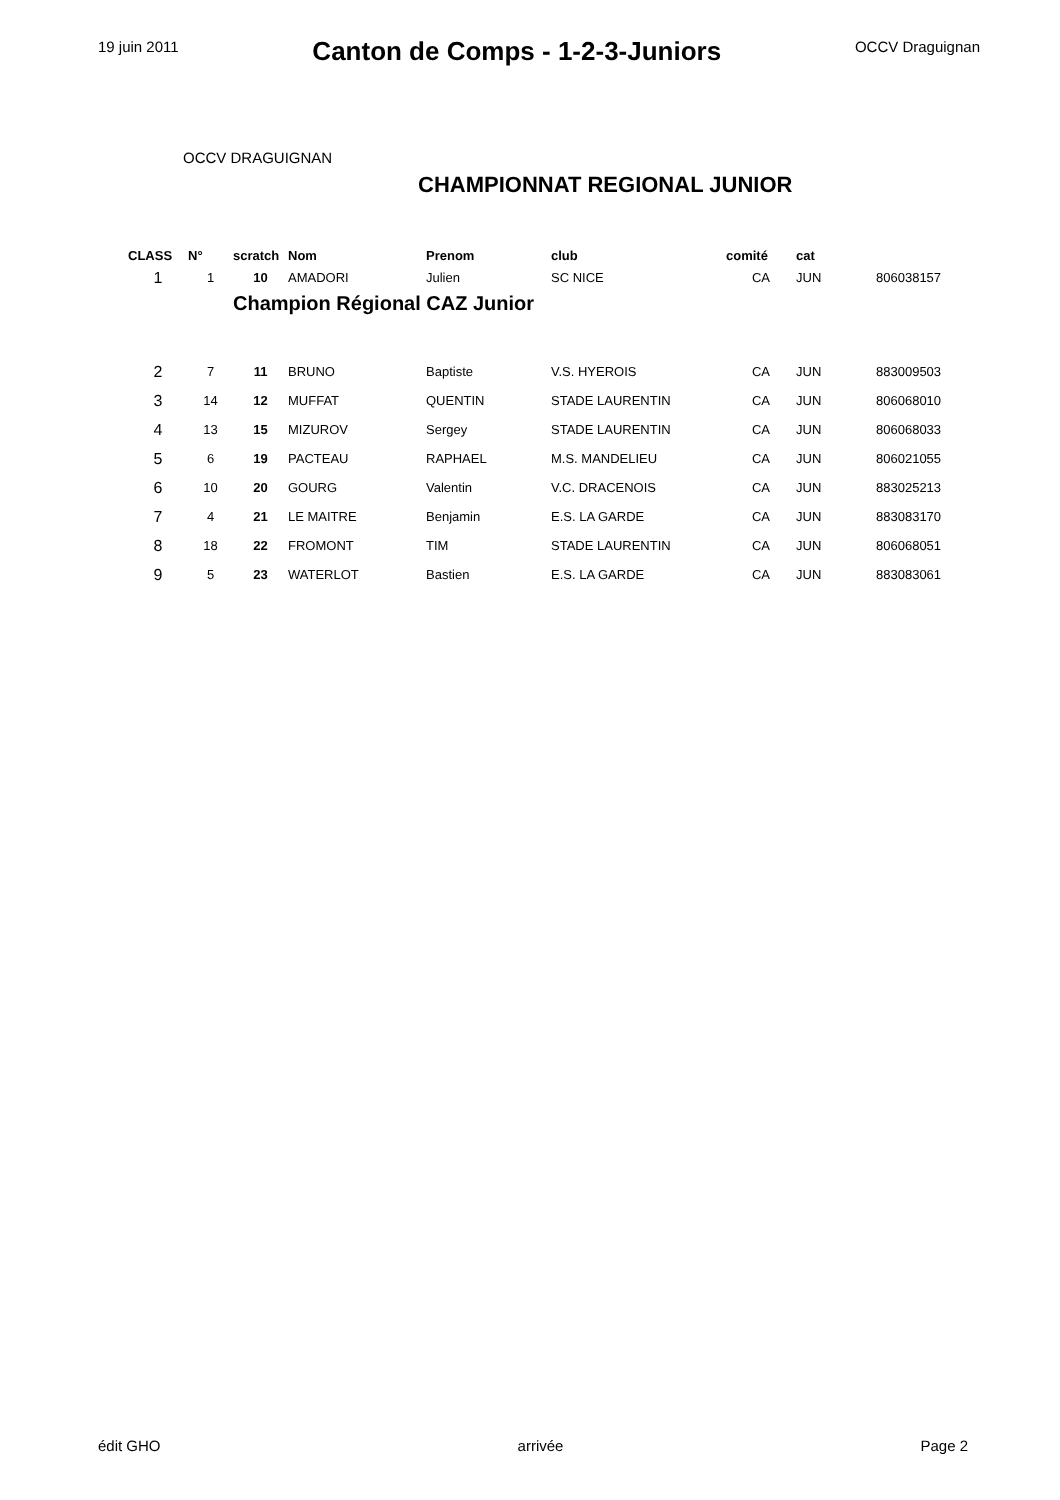19 juin 2011
Canton de Comps - 1-2-3-Juniors
OCCV Draguignan
OCCV DRAGUIGNAN
CHAMPIONNAT REGIONAL JUNIOR
| CLASS | N° | scratch | Nom | Prenom | club | comité | cat | |
| --- | --- | --- | --- | --- | --- | --- | --- | --- |
| 1 | 1 | 10 | AMADORI | Julien | SC NICE | CA | JUN | 806038157 |
| | | Champion Régional CAZ Junior | | | | | | |
| 2 | 7 | 11 | BRUNO | Baptiste | V.S. HYEROIS | CA | JUN | 883009503 |
| 3 | 14 | 12 | MUFFAT | QUENTIN | STADE LAURENTIN | CA | JUN | 806068010 |
| 4 | 13 | 15 | MIZUROV | Sergey | STADE LAURENTIN | CA | JUN | 806068033 |
| 5 | 6 | 19 | PACTEAU | RAPHAEL | M.S. MANDELIEU | CA | JUN | 806021055 |
| 6 | 10 | 20 | GOURG | Valentin | V.C. DRACENOIS | CA | JUN | 883025213 |
| 7 | 4 | 21 | LE MAITRE | Benjamin | E.S. LA GARDE | CA | JUN | 883083170 |
| 8 | 18 | 22 | FROMONT | TIM | STADE LAURENTIN | CA | JUN | 806068051 |
| 9 | 5 | 23 | WATERLOT | Bastien | E.S. LA GARDE | CA | JUN | 883083061 |
édit GHO arrivée Page 2